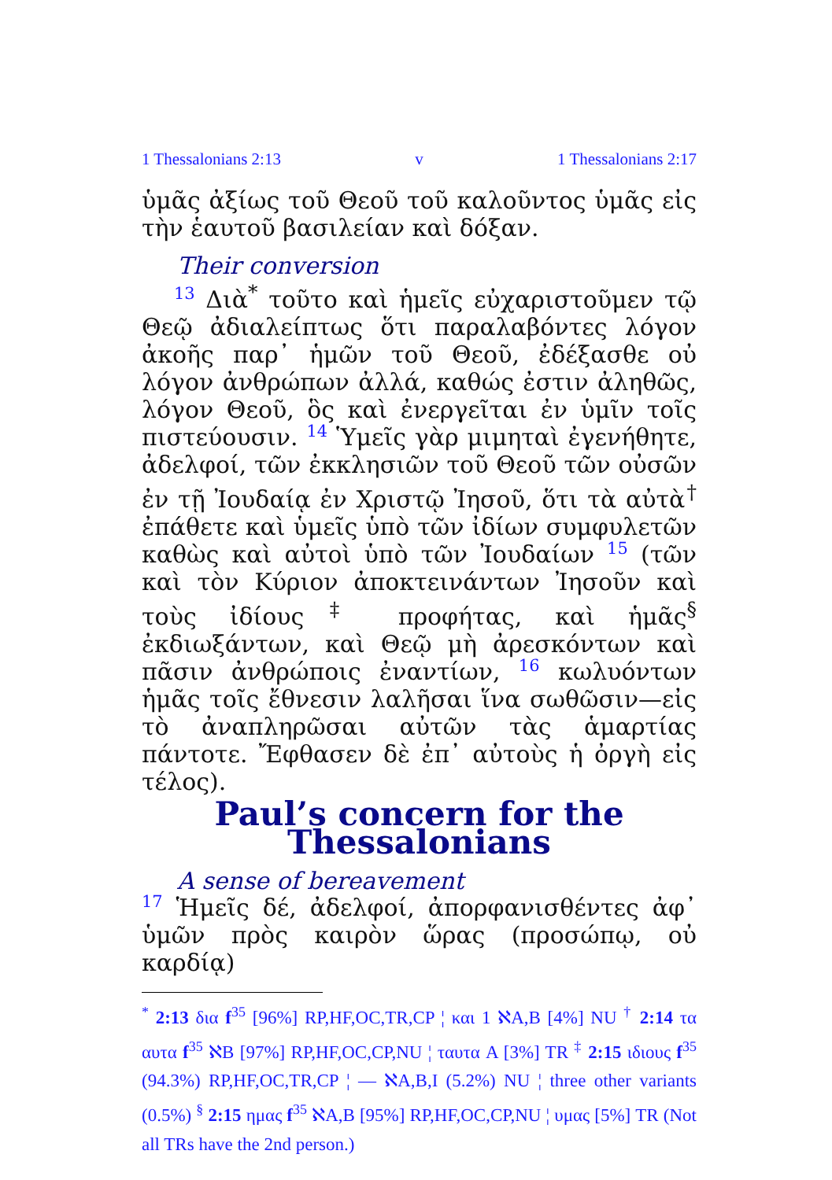1 Thessalonians 2:13 v 1 Thessalonians 2:17
ὑμᾶς ἀξίως τοῦ Θεοῦ τοῦ καλοῦντος ὑμᾶς εἰς τὴν ἑαυτοῦ βασιλείαν καὶ δόξαν.
Their conversion
13 Διὰ<sup>*</sup> τοῦτο καὶ ἡμεῖς εὐχαριστοῦμεν τῷ Θεῷ ἀδιαλείπτως ὅτι παραλαβόντες λόγον ἀκοῆς παρ᾽ ἡμῶν τοῦ Θεοῦ, ἐδέξασθε οὐ λόγον ἀνθρώπων ἀλλά, καθώς ἐστιν ἀληθῶς, λόγον Θεοῦ, ὃς καὶ ἐνεργεῖται ἐν ὑμῖν τοῖς πιστεύουσιν. 14 Ὑμεῖς γὰρ μιμηταὶ ἐγενήθητε, ἀδελφοί, τῶν ἐκκλησιῶν τοῦ Θεοῦ τῶν οὐσῶν ἐν τῇ Ἰουδαίᾳ ἐν Χριστῷ Ἰησοῦ, ὅτι τὰ αὐτὰ<sup>†</sup> ἐπάθετε καὶ ὑμεῖς ὑπὸ τῶν ἰδίων συμφυλετῶν καθὼς καὶ αὐτοὶ ὑπὸ τῶν Ἰουδαίων 15 (τῶν καὶ τὸν Κύριον ἀποκτεινάντων Ἰησοῦν καὶ τοὺς ἰδίους<sup>‡</sup> προφήτας, καὶ ἡμᾶς<sup>§</sup> ἐκδιωξάντων, καὶ Θεῷ μὴ ἀρεσκόντων καὶ πᾶσιν ἀνθρώποις ἐναντίων, 16 κωλυόντων ἡμᾶς τοῖς ἔθνεσιν λαλῆσαι ἵνα σωθῶσιν—εἰς τὸ ἀναπληρῶσαι αὐτῶν τὰς ἁμαρτίας πάντοτε. Ἔφθασεν δὲ ἐπ᾽ αὐτοὺς ἡ ὀργὴ εἰς τέλος).
Paul’s concern for the Thessalonians
A sense of bereavement
17 Ἡμεῖς δέ, ἀδελφοί, ἀπορφανισθέντες ἀφ᾽ ὑμῶν πρὸς καιρὸν ὥρας (προσώπῳ, οὐ καρδίᾳ)
<sup>*</sup> 2:13 δια f<sup>35</sup> [96%] RP,HF,OC,TR,CP ¦ και 1 ℵA,B [4%] NU <sup>†</sup> 2:14 τα αυτα f<sup>35</sup> ℵB [97%] RP,HF,OC,CP,NU ¦ ταυτα A [3%] TR <sup>‡</sup> 2:15 ιδιους f<sup>35</sup> (94.3%) RP,HF,OC,TR,CP ¦ — ℵA,B,I (5.2%) NU ¦ three other variants (0.5%) <sup>§</sup> 2:15 ημας f<sup>35</sup> ℵA,B [95%] RP,HF,OC,CP,NU ¦ υμας [5%] TR (Not all TRs have the 2nd person.)